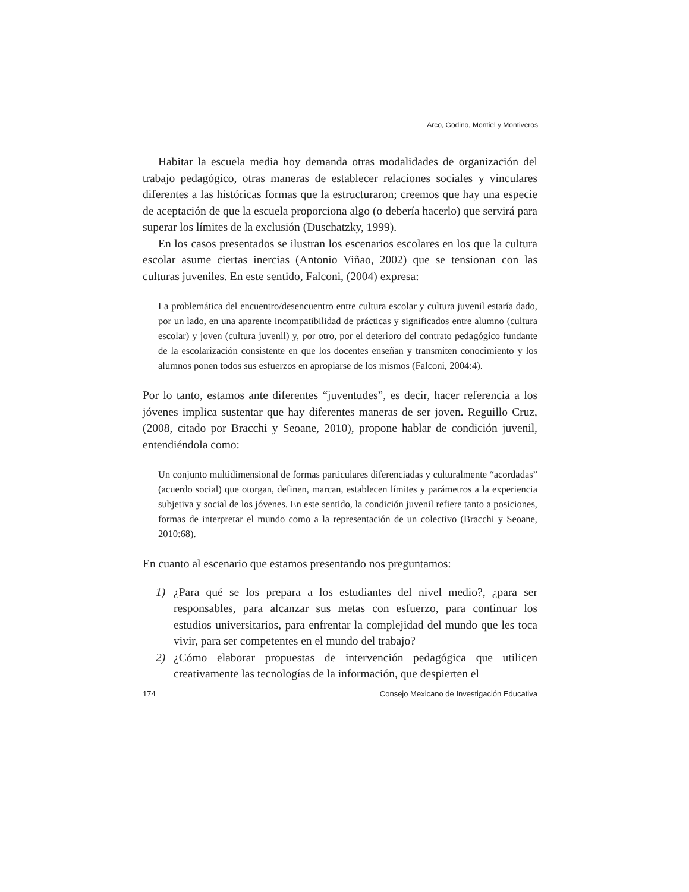Arco, Godino, Montiel y Montiveros
Habitar la escuela media hoy demanda otras modalidades de organización del trabajo pedagógico, otras maneras de establecer relaciones sociales y vinculares diferentes a las históricas formas que la estructuraron; creemos que hay una especie de aceptación de que la escuela proporciona algo (o debería hacerlo) que servirá para superar los límites de la exclusión (Duschatzky, 1999).
En los casos presentados se ilustran los escenarios escolares en los que la cultura escolar asume ciertas inercias (Antonio Viñao, 2002) que se tensionan con las culturas juveniles. En este sentido, Falconi, (2004) expresa:
La problemática del encuentro/desencuentro entre cultura escolar y cultura juvenil estaría dado, por un lado, en una aparente incompatibilidad de prácticas y significados entre alumno (cultura escolar) y joven (cultura juvenil) y, por otro, por el deterioro del contrato pedagógico fundante de la escolarización consistente en que los docentes enseñan y transmiten conocimiento y los alumnos ponen todos sus esfuerzos en apropiarse de los mismos (Falconi, 2004:4).
Por lo tanto, estamos ante diferentes “juventudes”, es decir, hacer referencia a los jóvenes implica sustentar que hay diferentes maneras de ser joven. Reguillo Cruz, (2008, citado por Bracchi y Seoane, 2010), propone hablar de condición juvenil, entendiéndola como:
Un conjunto multidimensional de formas particulares diferenciadas y culturalmente “acordadas” (acuerdo social) que otorgan, definen, marcan, establecen límites y parámetros a la experiencia subjetiva y social de los jóvenes. En este sentido, la condición juvenil refiere tanto a posiciones, formas de interpretar el mundo como a la representación de un colectivo (Bracchi y Seoane, 2010:68).
En cuanto al escenario que estamos presentando nos preguntamos:
1) ¿Para qué se los prepara a los estudiantes del nivel medio?, ¿para ser responsables, para alcanzar sus metas con esfuerzo, para continuar los estudios universitarios, para enfrentar la complejidad del mundo que les toca vivir, para ser competentes en el mundo del trabajo?
2) ¿Cómo elaborar propuestas de intervención pedagógica que utilicen creativamente las tecnologías de la información, que despierten el
174 Consejo Mexicano de Investigación Educativa